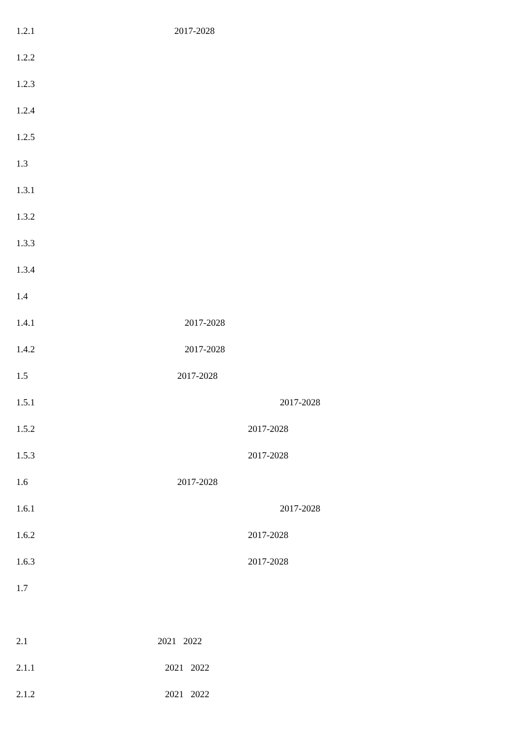1.2.1 2017-2028
1.2.2
1.2.3
1.2.4
1.2.5
1.3
1.3.1
1.3.2
1.3.3
1.3.4
1.4
1.4.1 2017-2028
1.4.2 2017-2028
1.5 2017-2028
1.5.1 2017-2028
1.5.2 2017-2028
1.5.3 2017-2028
1.6 2017-2028
1.6.1 2017-2028
1.6.2 2017-2028
1.6.3 2017-2028
1.7
2.1 2021 2022
2.1.1 2021 2022
2.1.2 2021 2022